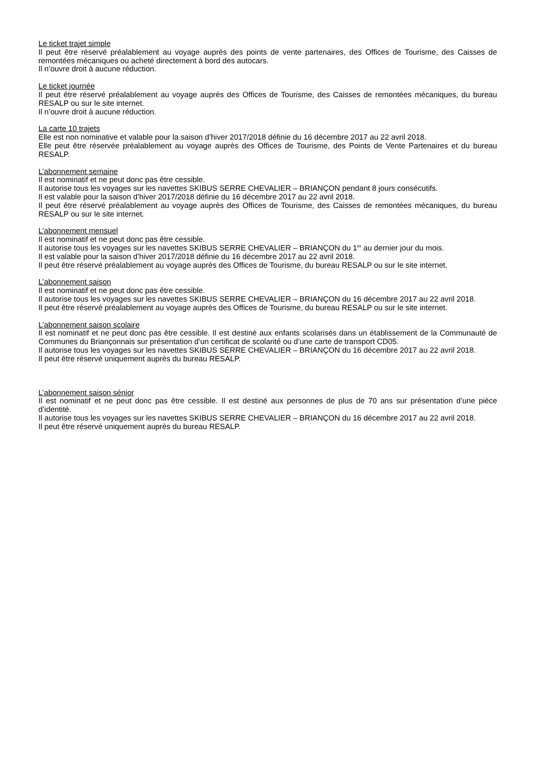Le ticket trajet simple
Il peut être réservé préalablement au voyage auprès des points de vente partenaires, des Offices de Tourisme, des Caisses de remontées mécaniques ou acheté directement à bord des autocars.
Il n’ouvre droit à aucune réduction.
Le ticket journée
Il peut être réservé préalablement au voyage auprès des Offices de Tourisme, des Caisses de remontées mécaniques, du bureau RESALP ou sur le site internet.
Il n’ouvre droit à aucune réduction.
La carte 10 trajets
Elle est non nominative et valable pour la saison d’hiver 2017/2018 définie du 16 décembre 2017 au 22 avril 2018.
Elle peut être réservée préalablement au voyage auprès des Offices de Tourisme, des Points de Vente Partenaires et du bureau RESALP.
L’abonnement semaine
Il est nominatif et ne peut donc pas être cessible.
Il autorise tous les voyages sur les navettes SKIBUS SERRE CHEVALIER – BRIANÇON pendant 8 jours consécutifs.
Il est valable pour la saison d’hiver 2017/2018 définie du 16 décembre 2017 au 22 avril 2018.
Il peut être réservé préalablement au voyage auprès des Offices de Tourisme, des Caisses de remontées mécaniques, du bureau RESALP ou sur le site internet.
L’abonnement mensuel
Il est nominatif et ne peut donc pas être cessible.
Il autorise tous les voyages sur les navettes SKIBUS SERRE CHEVALIER – BRIANÇON du 1<sup>er</sup> au dernier jour du mois.
Il est valable pour la saison d’hiver 2017/2018 définie du 16 décembre 2017 au 22 avril 2018.
Il peut être réservé préalablement au voyage auprès des Offices de Tourisme, du bureau RESALP ou sur le site internet.
L’abonnement saison
Il est nominatif et ne peut donc pas être cessible.
Il autorise tous les voyages sur les navettes SKIBUS SERRE CHEVALIER – BRIANÇON du 16 décembre 2017 au 22 avril 2018.
Il peut être réservé préalablement au voyage auprès des Offices de Tourisme, du bureau RESALP ou sur le site internet.
L’abonnement saison scolaire
Il est nominatif et ne peut donc pas être cessible. Il est destiné aux enfants scolarisés dans un établissement de la Communauté de Communes du Briançonnais sur présentation d’un certificat de scolarité ou d’une carte de transport CD05.
Il autorise tous les voyages sur les navettes SKIBUS SERRE CHEVALIER – BRIANÇON du 16 décembre 2017 au 22 avril 2018.
Il peut être réservé uniquement auprès du bureau RESALP.
L’abonnement saison sénior
Il est nominatif et ne peut donc pas être cessible. Il est destiné aux personnes de plus de 70 ans sur présentation d’une pièce d’identité.
Il autorise tous les voyages sur les navettes SKIBUS SERRE CHEVALIER – BRIANÇON du 16 décembre 2017 au 22 avril 2018.
Il peut être réservé uniquement auprès du bureau RESALP.